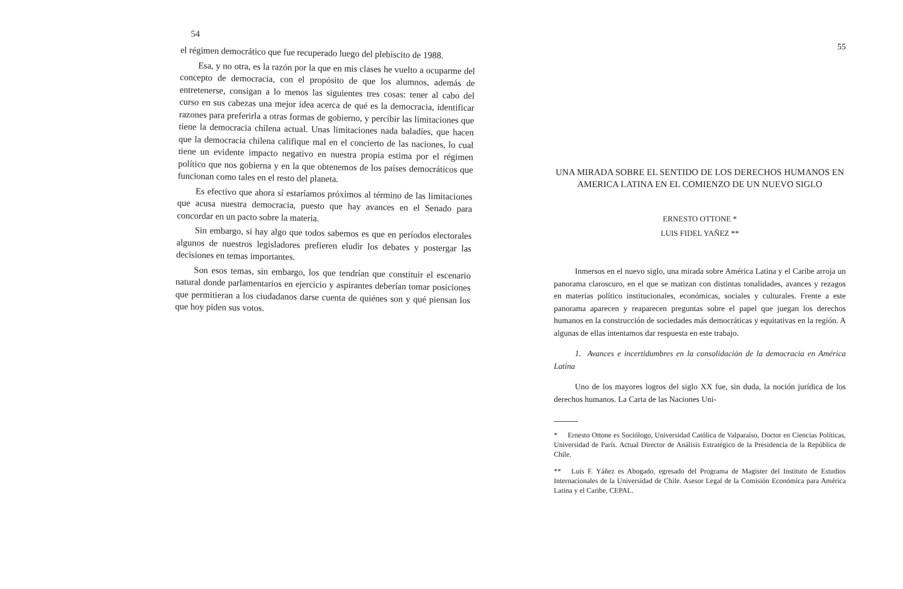54
el régimen democrático que fue recuperado luego del plebiscito de 1988.
Esa, y no otra, es la razón por la que en mis clases he vuelto a ocuparme del concepto de democracia, con el propósito de que los alumnos, además de entretenerse, consigan a lo menos las siguientes tres cosas: tener al cabo del curso en sus cabezas una mejor idea acerca de qué es la democracia, identificar razones para preferirla a otras formas de gobierno, y percibir las limitaciones que tiene la democracia chilena actual. Unas limitaciones nada baladíes, que hacen que la democracia chilena califique mal en el concierto de las naciones, lo cual tiene un evidente impacto negativo en nuestra propia estima por el régimen político que nos gobierna y en la que obtenemos de los países democráticos que funcionan como tales en el resto del planeta.
Es efectivo que ahora sí estaríamos próximos al término de las limitaciones que acusa nuestra democracia, puesto que hay avances en el Senado para concordar en un pacto sobre la materia.
Sin embargo, si hay algo que todos sabemos es que en períodos electorales algunos de nuestros legisladores prefieren eludir los debates y postergar las decisiones en temas importantes.
Son esos temas, sin embargo, los que tendrían que constituir el escenario natural donde parlamentarios en ejercicio y aspirantes deberían tomar posiciones que permitieran a los ciudadanos darse cuenta de quiénes son y qué piensan los que hoy piden sus votos.
55
UNA MIRADA SOBRE EL SENTIDO DE LOS DERECHOS HUMANOS EN AMERICA LATINA EN EL COMIENZO DE UN NUEVO SIGLO
ERNESTO OTTONE *
LUIS FIDEL YAÑEZ **
Inmersos en el nuevo siglo, una mirada sobre América Latina y el Caribe arroja un panorama claroscuro, en el que se matizan con distintas tonalidades, avances y rezagos en materias político institucionales, económicas, sociales y culturales. Frente a este panorama aparecen y reaparecen preguntas sobre el papel que juegan los derechos humanos en la construcción de sociedades más democráticas y equitativas en la región. A algunas de ellas intentamos dar respuesta en este trabajo.
1. Avances e incertidumbres en la consolidación de la democracia en América Latina
Uno de los mayores logros del siglo XX fue, sin duda, la noción jurídica de los derechos humanos. La Carta de las Naciones Uni-
* Ernesto Ottone es Sociólogo, Universidad Católica de Valparaíso, Doctor en Ciencias Políticas, Universidad de París. Actual Director de Análisis Estratégico de la Presidencia de la República de Chile.
** Luis F. Yáñez es Abogado, egresado del Programa de Magister del Instituto de Estudios Internacionales de la Universidad de Chile. Asesor Legal de la Comisión Económica para América Latina y el Caribe, CEPAL.